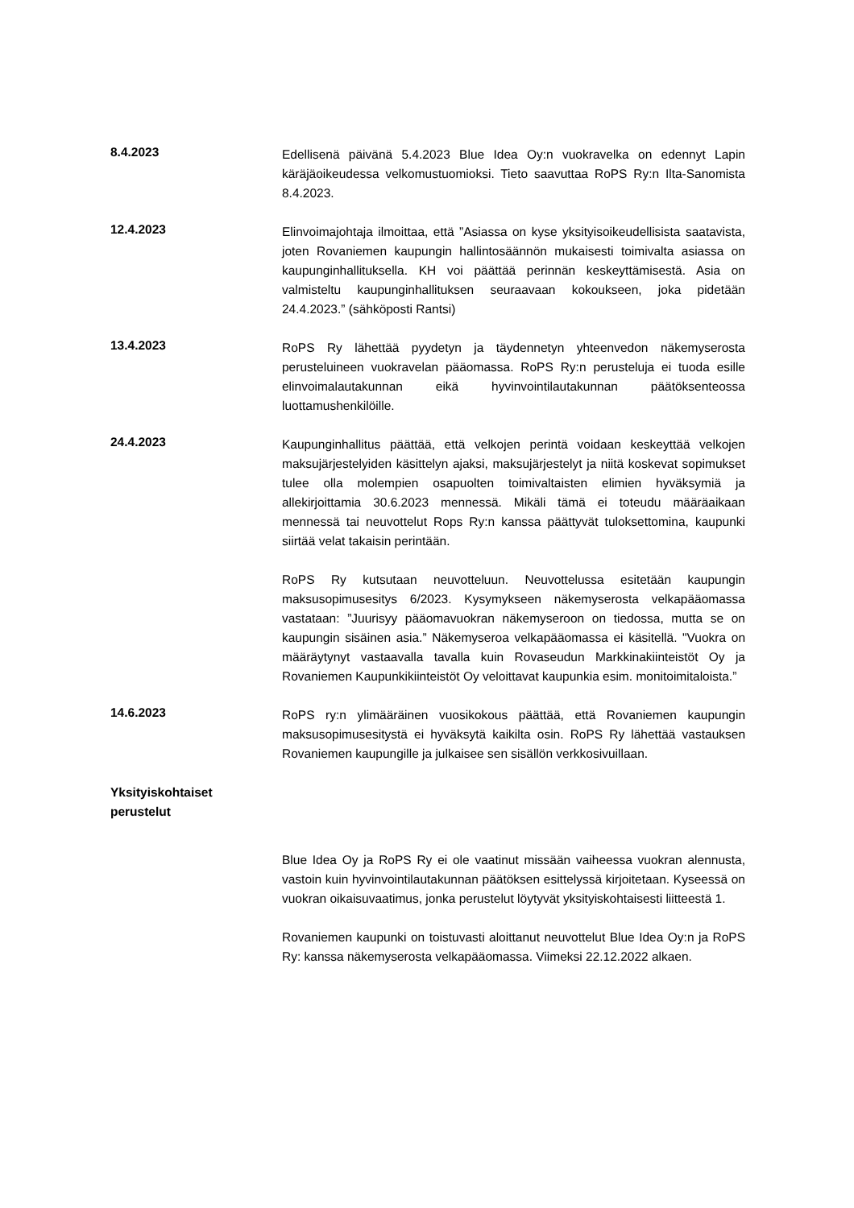8.4.2023
Edellisenä päivänä 5.4.2023 Blue Idea Oy:n vuokravelka on edennyt Lapin käräjäoikeudessa velkomustuomioksi. Tieto saavuttaa RoPS Ry:n Ilta-Sanomista 8.4.2023.
12.4.2023
Elinvoimajohtaja ilmoittaa, että ”Asiassa on kyse yksityisoikeudellisista saatavista, joten Rovaniemen kaupungin hallintosäännön mukaisesti toimivalta asiassa on kaupunginhallituksella. KH voi päättää perinnän keskeyttämisestä. Asia on valmisteltu kaupunginhallituksen seuraavaan kokoukseen, joka pidetään 24.4.2023.” (sähköposti Rantsi)
13.4.2023
RoPS Ry lähettää pyydetyn ja täydennetyn yhteenvedon näkemyserosta perusteluineen vuokravelan pääomassa. RoPS Ry:n perusteluja ei tuoda esille elinvoimalautakunnan eikä hyvinvointilautakunnan päätöksenteossa luottamushenkilöille.
24.4.2023
Kaupunginhallitus päättää, että velkojen perintä voidaan keskeyttää velkojen maksujärjestelyiden käsittelyn ajaksi, maksujärjestelyt ja niitä koskevat sopimukset tulee olla molempien osapuolten toimivaltaisten elimien hyväksymiä ja allekirjoittamia 30.6.2023 mennessä. Mikäli tämä ei toteudu määräaikaan mennessä tai neuvottelut Rops Ry:n kanssa päättyvät tuloksettomina, kaupunki siirtää velat takaisin perintään.
RoPS Ry kutsutaan neuvotteluun. Neuvottelussa esitetään kaupungin maksusopimusesitys 6/2023. Kysymykseen näkemyserosta velkapääomassa vastataan: ”Juurisyy pääomavuokran näkemyseroon on tiedossa, mutta se on kaupungin sisäinen asia.” Näkemyseroa velkapääomassa ei käsitellä. "Vuokra on määräytynyt vastaavalla tavalla kuin Rovaseudun Markkinakiinteistöt Oy ja Rovaniemen Kaupunkikiinteistöt Oy veloittavat kaupunkia esim. monitoimitaloista.”
14.6.2023
RoPS ry:n ylimääräinen vuosikokous päättää, että Rovaniemen kaupungin maksusopimusesitystä ei hyväksytä kaikilta osin. RoPS Ry lähettää vastauksen Rovaniemen kaupungille ja julkaisee sen sisällön verkkosivuillaan.
Yksityiskohtaiset
perustelut
Blue Idea Oy ja RoPS Ry ei ole vaatinut missään vaiheessa vuokran alennusta, vastoin kuin hyvinvointilautakunnan päätöksen esittelyssä kirjoitetaan. Kyseessä on vuokran oikaisuvaatimus, jonka perustelut löytyvät yksityiskohtaisesti liitteestä 1.
Rovaniemen kaupunki on toistuvasti aloittanut neuvottelut Blue Idea Oy:n ja RoPS Ry: kanssa näkemyserosta velkapääomassa. Viimeksi 22.12.2022 alkaen.